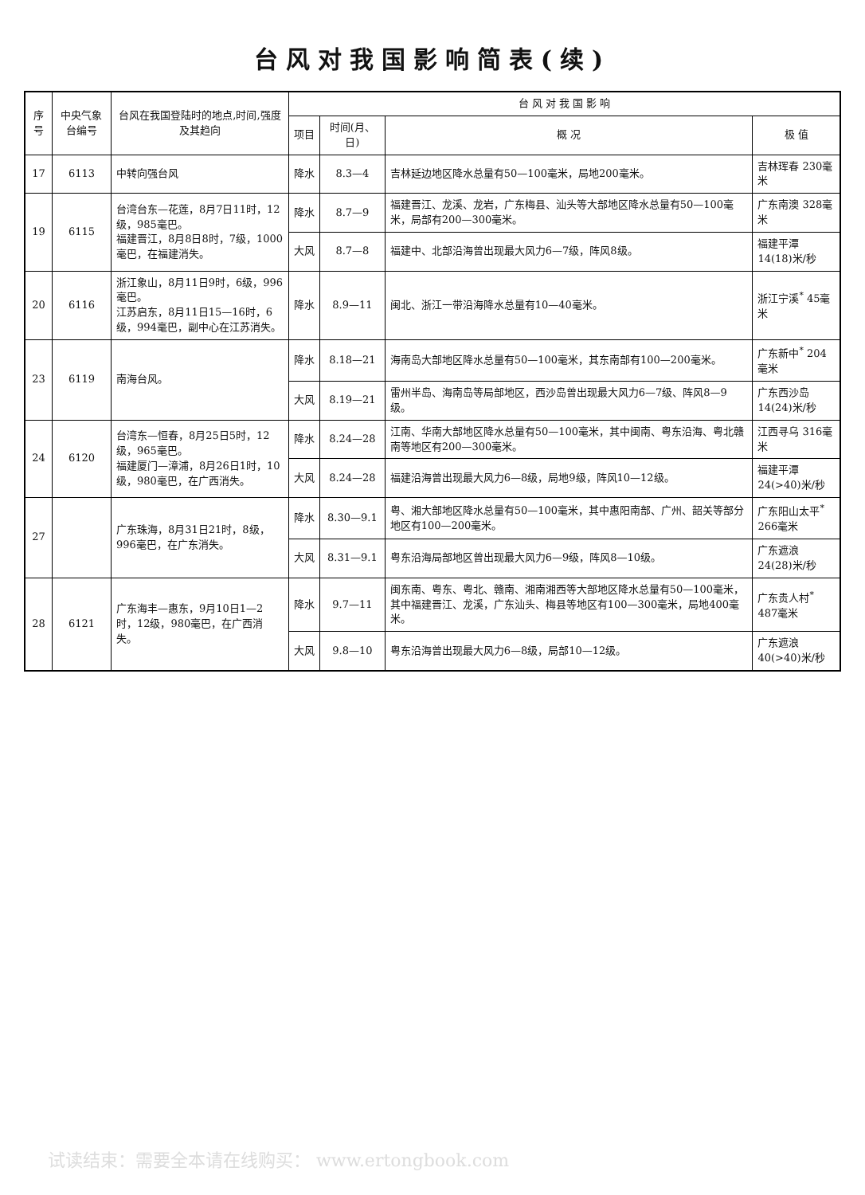台风对我国影响简表(续)
| 序号 | 中央气象台编号 | 台风在我国登陆时的地点,时间,强度及其趋向 | 台 风 对 我 国 影 响 | | | |
| --- | --- | --- | --- | --- | --- | --- |
| | | | 项目 | 时间(月、日) | 概 况 | 极 值 |
| 17 | 6113 | 中转向强台风 | 降水 | 8.3—4 | 吉林延边地区降水总量有50—100毫米，局地200毫米。 | 吉林珲春 230毫米 |
| 19 | 6115 | 台湾台东—花莲，8月7日11时，12级，985毫巴。 福建晋江，8月8日8时，7级，1000毫巴，在福建消失。 | 降水 | 8.7—9 | 福建晋江、龙溪、龙岩，广东梅县、汕头等大部地区降水总量有50—100毫米，局部有200—300毫米。 | 广东南澳 328毫米 |
| | | | 大风 | 8.7—8 | 福建中、北部沿海曾出现最大风力6—7级，阵风8级。 | 福建平潭 14(18)米/秒 |
| 20 | 6116 | 浙江象山，8月11日9时，6级，996毫巴。 江苏启东，8月11日15—16时，6级，994毫巴，副中心在江苏消失。 | 降水 | 8.9—11 | 闽北、浙江一带沿海降水总量有10—40毫米。 | 浙江宁溪<sup>*</sup> 45毫米 |
| 23 | 6119 | 南海台风。 | 降水 | 8.18—21 | 海南岛大部地区降水总量有50—100毫米，其东南部有100—200毫米。 | 广东新中<sup>*</sup> 204毫米 |
| | | | 大风 | 8.19—21 | 雷州半岛、海南岛等局部地区，西沙岛曾出现最大风力6—7级、阵风8—9级。 | 广东西沙岛 14(24)米/秒 |
| 24 | 6120 | 台湾东—恒春，8月25日5时，12级，965毫巴。 福建厦门—漳浦，8月26日1时，10级，980毫巴，在广西消失。 | 降水 | 8.24—28 | 江南、华南大部地区降水总量有50—100毫米，其中闽南、粤东沿海、粤北赣南等地区有200—300毫米。 | 江西寻乌 316毫米 |
| | | | 大风 | 8.24—28 | 福建沿海曾出现最大风力6—8级，局地9级，阵风10—12级。 | 福建平潭 24(>40)米/秒 |
| 27 | | 广东珠海，8月31日21时，8级，996毫巴，在广东消失。 | 降水 | 8.30—9.1 | 粤、湘大部地区降水总量有50—100毫米，其中惠阳南部、广州、韶关等部分地区有100—200毫米。 | 广东阳山太平<sup>*</sup> 266毫米 |
| | | | 大风 | 8.31—9.1 | 粤东沿海局部地区曾出现最大风力6—9级，阵风8—10级。 | 广东遮浪 24(28)米/秒 |
| 28 | 6121 | 广东海丰—惠东，9月10日1—2时，12级，980毫巴，在广西消失。 | 降水 | 9.7—11 | 闽东南、粤东、粤北、赣南、湘南湘西等大部地区降水总量有50—100毫米，其中福建晋江、龙溪，广东汕头、梅县等地区有100—300毫米，局地400毫米。 | 广东贵人村<sup>*</sup> 487毫米 |
| | | | 大风 | 9.8—10 | 粤东沿海曾出现最大风力6—8级，局部10—12级。 | 广东遮浪 40(>40)米/秒 |
试读结束：需要全本请在线购买： www.ertongbook.com